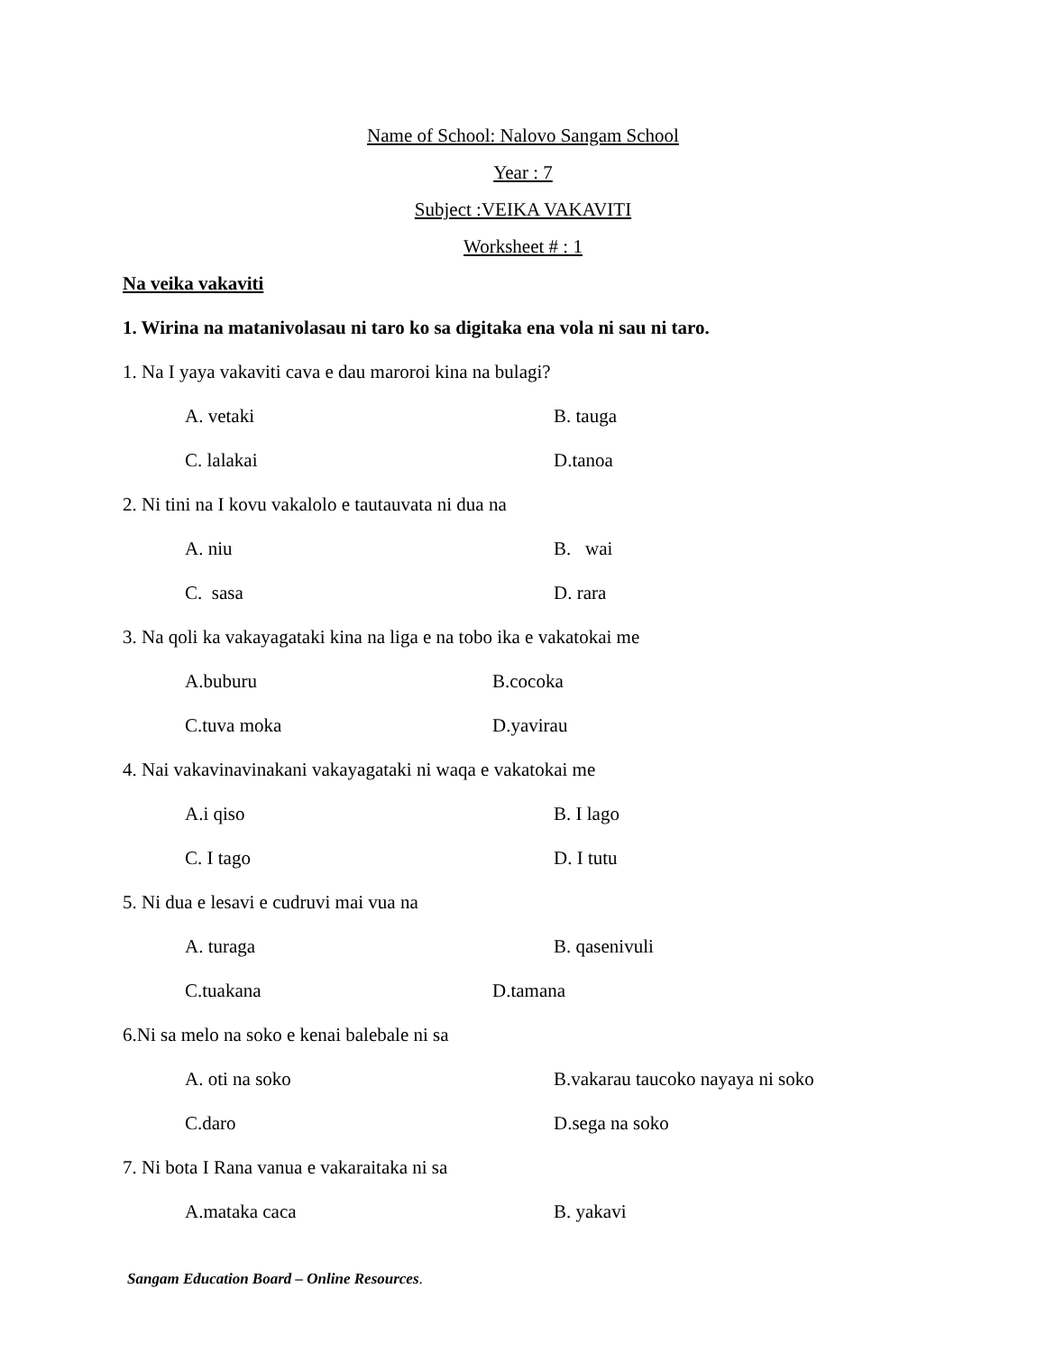Name of School: Nalovo Sangam School
Year : 7
Subject :VEIKA VAKAVITI
Worksheet # : 1
Na veika vakaviti
1. Wirina na matanivolasau ni taro ko sa digitaka ena vola ni sau ni taro.
1. Na I yaya vakaviti cava e dau maroroi kina na bulagi?
A. vetaki B. tauga
C. lalakai D.tanoa
2. Ni tini na I kovu vakalolo e tautauvata ni dua na
A. niu B. wai
C. sasa D. rara
3. Na qoli ka vakayagataki kina na liga e na tobo ika e vakatokai me
A.buburu B.cocoka
C.tuva moka D.yavirau
4. Nai vakavinavinakani vakayagataki ni waqa e vakatokai me
A.i qiso B. I lago
C. I tago D. I tutu
5. Ni dua e lesavi e cudruvi mai vua na
A. turaga B. qasenivuli
C.tuakana D.tamana
6.Ni sa melo na soko e kenai balebale ni sa
A. oti na soko B.vakarau taucoko nayaya ni soko
C.daro D.sega na soko
7. Ni bota I Rana vanua e vakaraitaka ni sa
A.mataka caca B. yakavi
Sangam Education Board – Online Resources.